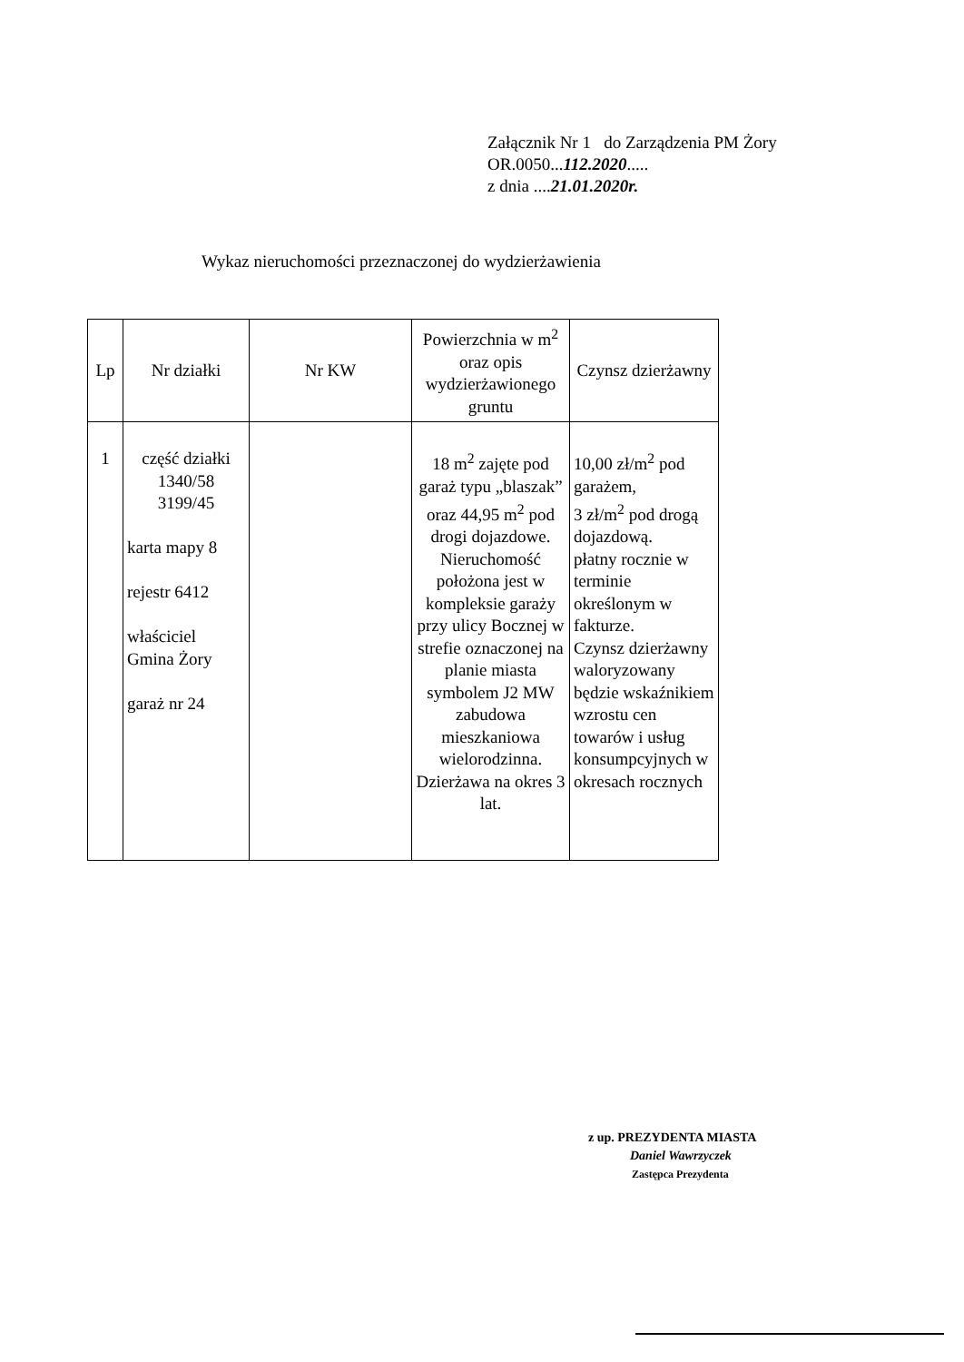Załącznik Nr 1 do Zarządzenia PM Żory
OR.0050...112.2020.....
z dnia ....21.01.2020r.
Wykaz nieruchomości przeznaczonej do wydzierżawienia
| Lp | Nr działki | Nr KW | Powierzchnia w m<sup>2</sup> oraz opis wydzierżawionego gruntu | Czynsz dzierżawny |
| --- | --- | --- | --- | --- |
| 1 | część działki 1340/58 3199/45 karta mapy 8 rejestr 6412 właściciel Gmina Żory garaż nr 24 | | 18 m<sup>2</sup> zajęte pod garaż typu „blaszak” oraz 44,95 m<sup>2</sup> pod drogi dojazdowe. Nieruchomość położona jest w kompleksie garaży przy ulicy Bocznej w strefie oznaczonej na planie miasta symbolem J2 MW zabudowa mieszkaniowa wielorodzinna. Dzierżawa na okres 3 lat. | 10,00 zł/m<sup>2</sup> pod garażem, 3 zł/m<sup>2</sup> pod drogą dojazdową. płatny rocznie w terminie określonym w fakturze. Czynsz dzierżawny waloryzowany będzie wskaźnikiem wzrostu cen towarów i usług konsumpcyjnych w okresach rocznych |
z up. PREZYDENTA MIASTA
Daniel Wawrzyczek
Zastępca Prezydenta